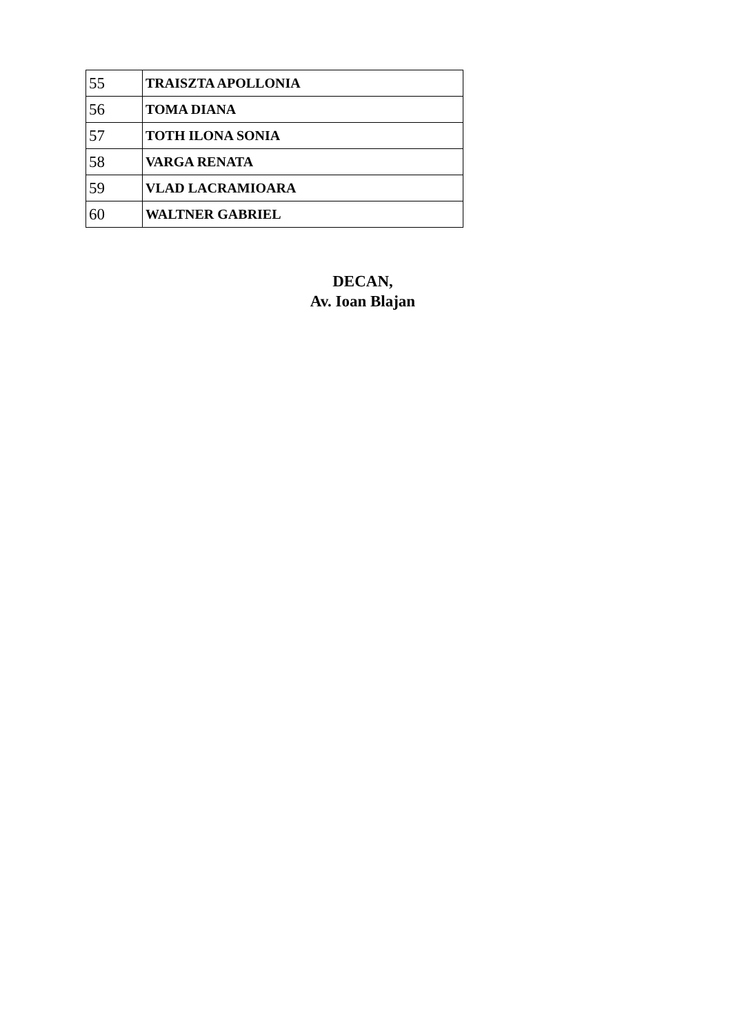| 55 | TRAISZTA APOLLONIA |
| 56 | TOMA DIANA |
| 57 | TOTH ILONA SONIA |
| 58 | VARGA RENATA |
| 59 | VLAD LACRAMIOARA |
| 60 | WALTNER GABRIEL |
DECAN,
Av. Ioan Blajan